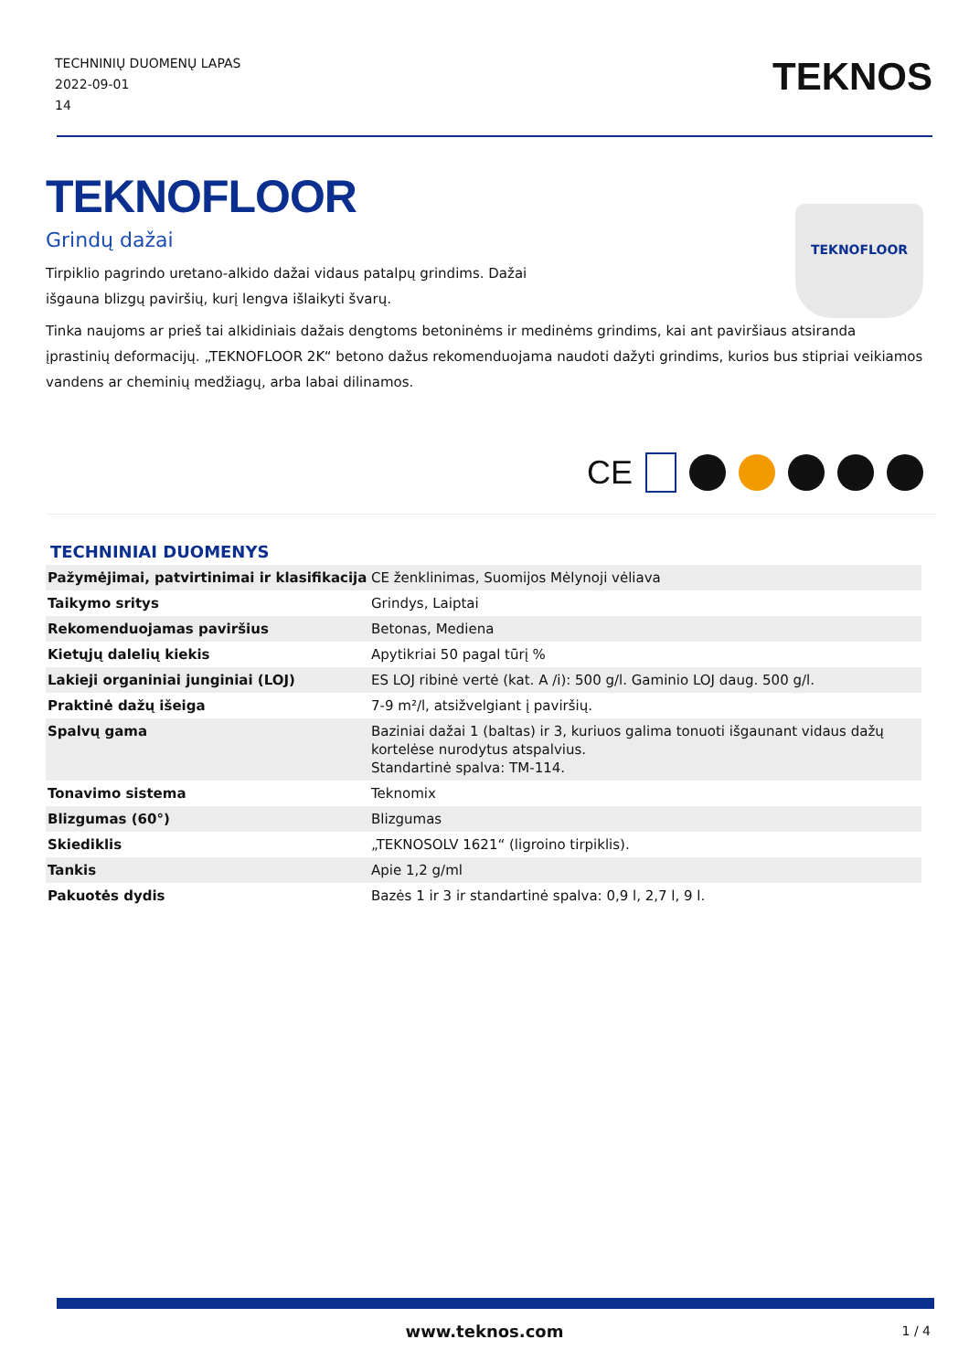TECHNINIŲ DUOMENŲ LAPAS
2022-09-01
14
TEKNOS
TEKNOFLOOR
Grindų dažai
Tirpiklio pagrindo uretano-alkido dažai vidaus patalpų grindims. Dažai išgauna blizgų paviršių, kurį lengva išlaikyti švarų.
TEKNOFLOOR
Tinka naujoms ar prieš tai alkidiniais dažais dengtoms betoninėms ir medinėms grindims, kai ant paviršiaus atsiranda įprastinių deformacijų. „TEKNOFLOOR 2K“ betono dažus rekomenduojama naudoti dažyti grindims, kurios bus stipriai veikiamos vandens ar cheminių medžiagų, arba labai dilinamos.
CE
TECHNINIAI DUOMENYS
| Pažymėjimai, patvirtinimai ir klasifikacija | CE ženklinimas, Suomijos Mėlynoji vėliava |
| Taikymo sritys | Grindys, Laiptai |
| Rekomenduojamas paviršius | Betonas, Mediena |
| Kietųjų dalelių kiekis | Apytikriai 50 pagal tūrį % |
| Lakieji organiniai junginiai (LOJ) | ES LOJ ribinė vertė (kat. A /i): 500 g/l. Gaminio LOJ daug. 500 g/l. |
| Praktinė dažų išeiga | 7-9 m²/l, atsižvelgiant į paviršių. |
| Spalvų gama | Baziniai dažai 1 (baltas) ir 3, kuriuos galima tonuoti išgaunant vidaus dažų kortelėse nurodytus atspalvius. Standartinė spalva: TM-114. |
| Tonavimo sistema | Teknomix |
| Blizgumas (60°) | Blizgumas |
| Skiediklis | „TEKNOSOLV 1621“ (ligroino tirpiklis). |
| Tankis | Apie 1,2 g/ml |
| Pakuotės dydis | Bazės 1 ir 3 ir standartinė spalva: 0,9 l, 2,7 l, 9 l. |
www.teknos.com 1 / 4